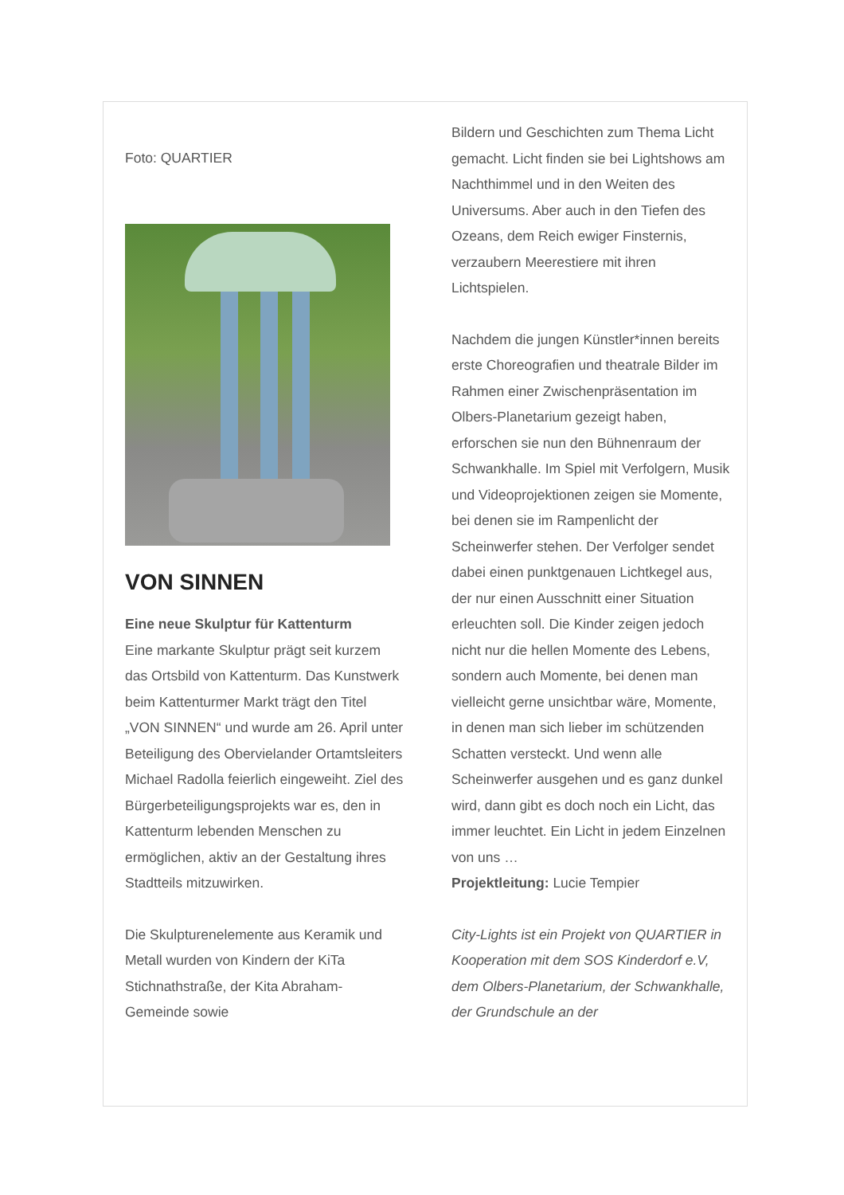Foto: QUARTIER
VON SINNEN
Eine neue Skulptur für Kattenturm
Eine markante Skulptur prägt seit kurzem das Ortsbild von Kattenturm. Das Kunstwerk beim Kattenturmer Markt trägt den Titel „VON SINNEN“ und wurde am 26. April unter Beteiligung des Obervielander Ortamtsleiters Michael Radolla feierlich eingeweiht. Ziel des Bürgerbeteiligungsprojekts war es, den in Kattenturm lebenden Menschen zu ermöglichen, aktiv an der Gestaltung ihres Stadtteils mitzuwirken.
Die Skulpturenelemente aus Keramik und Metall wurden von Kindern der KiTa Stichnathstraße, der Kita Abraham-Gemeinde sowie
Bildern und Geschichten zum Thema Licht gemacht. Licht finden sie bei Lightshows am Nachthimmel und in den Weiten des Universums. Aber auch in den Tiefen des Ozeans, dem Reich ewiger Finsternis, verzaubern Meerestiere mit ihren Lichtspielen.
Nachdem die jungen Künstler*innen bereits erste Choreografien und theatrale Bilder im Rahmen einer Zwischenpräsentation im Olbers-Planetarium gezeigt haben, erforschen sie nun den Bühnenraum der Schwankhalle. Im Spiel mit Verfolgern, Musik und Videoprojektionen zeigen sie Momente, bei denen sie im Rampenlicht der Scheinwerfer stehen. Der Verfolger sendet dabei einen punktgenauen Lichtkegel aus, der nur einen Ausschnitt einer Situation erleuchten soll. Die Kinder zeigen jedoch nicht nur die hellen Momente des Lebens, sondern auch Momente, bei denen man vielleicht gerne unsichtbar wäre, Momente, in denen man sich lieber im schützenden Schatten versteckt. Und wenn alle Scheinwerfer ausgehen und es ganz dunkel wird, dann gibt es doch noch ein Licht, das immer leuchtet. Ein Licht in jedem Einzelnen von uns …
Projektleitung: Lucie Tempier
City-Lights ist ein Projekt von QUARTIER in Kooperation mit dem SOS Kinderdorf e.V, dem Olbers-Planetarium, der Schwankhalle, der Grundschule an der